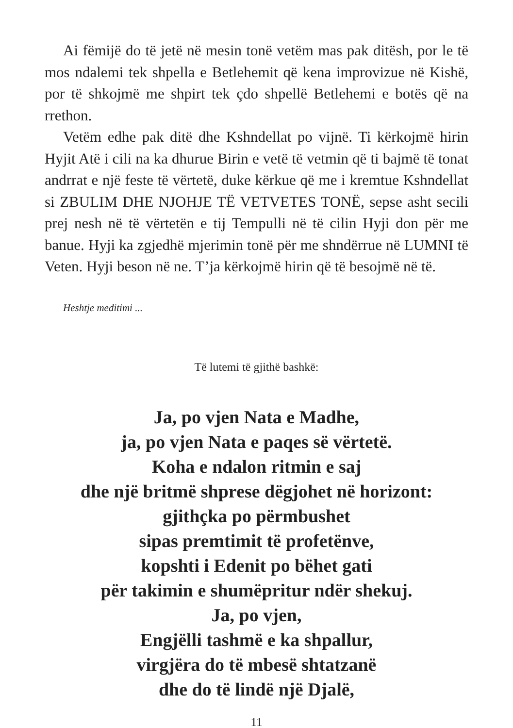Ai fëmijë do të jetë në mesin tonë vetëm mas pak ditësh, por le të mos ndalemi tek shpella e Betlehemit që kena improvizue në Kishë, por të shkojmë me shpirt tek çdo shpellë Betlehemi e botës që na rrethon.
Vetëm edhe pak ditë dhe Kshndellat po vijnë. Ti kërkojmë hirin Hyjit Atë i cili na ka dhurue Birin e vetë të vetmin që ti bajmë të tonat andrrat e një feste të vërtetë, duke kërkue që me i kremtue Kshndellat si ZBULIM DHE NJOHJE TË VETVETES TONË, sepse asht secili prej nesh në të vërtetën e tij Tempulli në të cilin Hyji don për me banue. Hyji ka zgjedhë mjerimin tonë për me shndërrue në LUMNI të Veten. Hyji beson në ne. T’ja kërkojmë hirin që të besojmë në të.
Heshtje meditimi ...
Të lutemi të gjithë bashkë:
Ja, po vjen Nata e Madhe,
ja, po vjen Nata e paqes së vërtetë.
Koha e ndalon ritmin e saj
dhe një britmë shprese dëgjohet në horizont:
gjithçka po përmbushet
sipas premtimit të profetënve,
kopshti i Edenit po bëhet gati
për takimin e shumëpritur ndër shekuj.
Ja, po vjen,
Engjëlli tashmë e ka shpallur,
virgjëra do të mbesë shtatzanë
dhe do të lindë një Djalë,
11